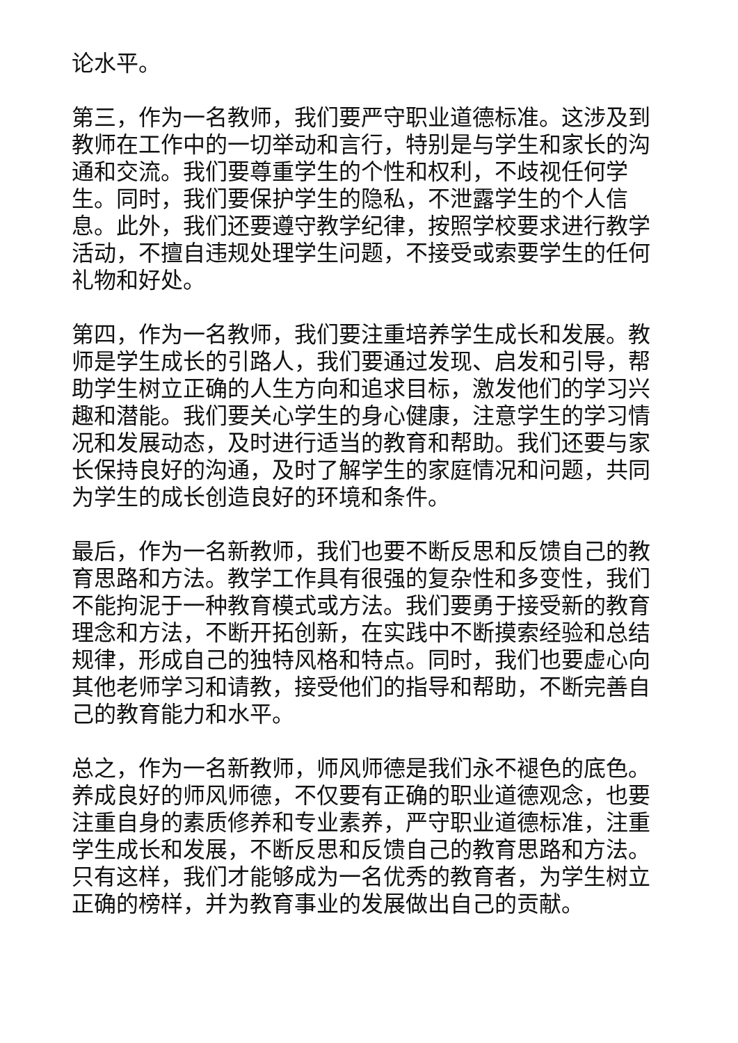论水平。
第三，作为一名教师，我们要严守职业道德标准。这涉及到教师在工作中的一切举动和言行，特别是与学生和家长的沟通和交流。我们要尊重学生的个性和权利，不歧视任何学生。同时，我们要保护学生的隐私，不泄露学生的个人信息。此外，我们还要遵守教学纪律，按照学校要求进行教学活动，不擅自违规处理学生问题，不接受或索要学生的任何礼物和好处。
第四，作为一名教师，我们要注重培养学生成长和发展。教师是学生成长的引路人，我们要通过发现、启发和引导，帮助学生树立正确的人生方向和追求目标，激发他们的学习兴趣和潜能。我们要关心学生的身心健康，注意学生的学习情况和发展动态，及时进行适当的教育和帮助。我们还要与家长保持良好的沟通，及时了解学生的家庭情况和问题，共同为学生的成长创造良好的环境和条件。
最后，作为一名新教师，我们也要不断反思和反馈自己的教育思路和方法。教学工作具有很强的复杂性和多变性，我们不能拘泥于一种教育模式或方法。我们要勇于接受新的教育理念和方法，不断开拓创新，在实践中不断摸索经验和总结规律，形成自己的独特风格和特点。同时，我们也要虚心向其他老师学习和请教，接受他们的指导和帮助，不断完善自己的教育能力和水平。
总之，作为一名新教师，师风师德是我们永不褪色的底色。养成良好的师风师德，不仅要有正确的职业道德观念，也要注重自身的素质修养和专业素养，严守职业道德标准，注重学生成长和发展，不断反思和反馈自己的教育思路和方法。只有这样，我们才能够成为一名优秀的教育者，为学生树立正确的榜样，并为教育事业的发展做出自己的贡献。